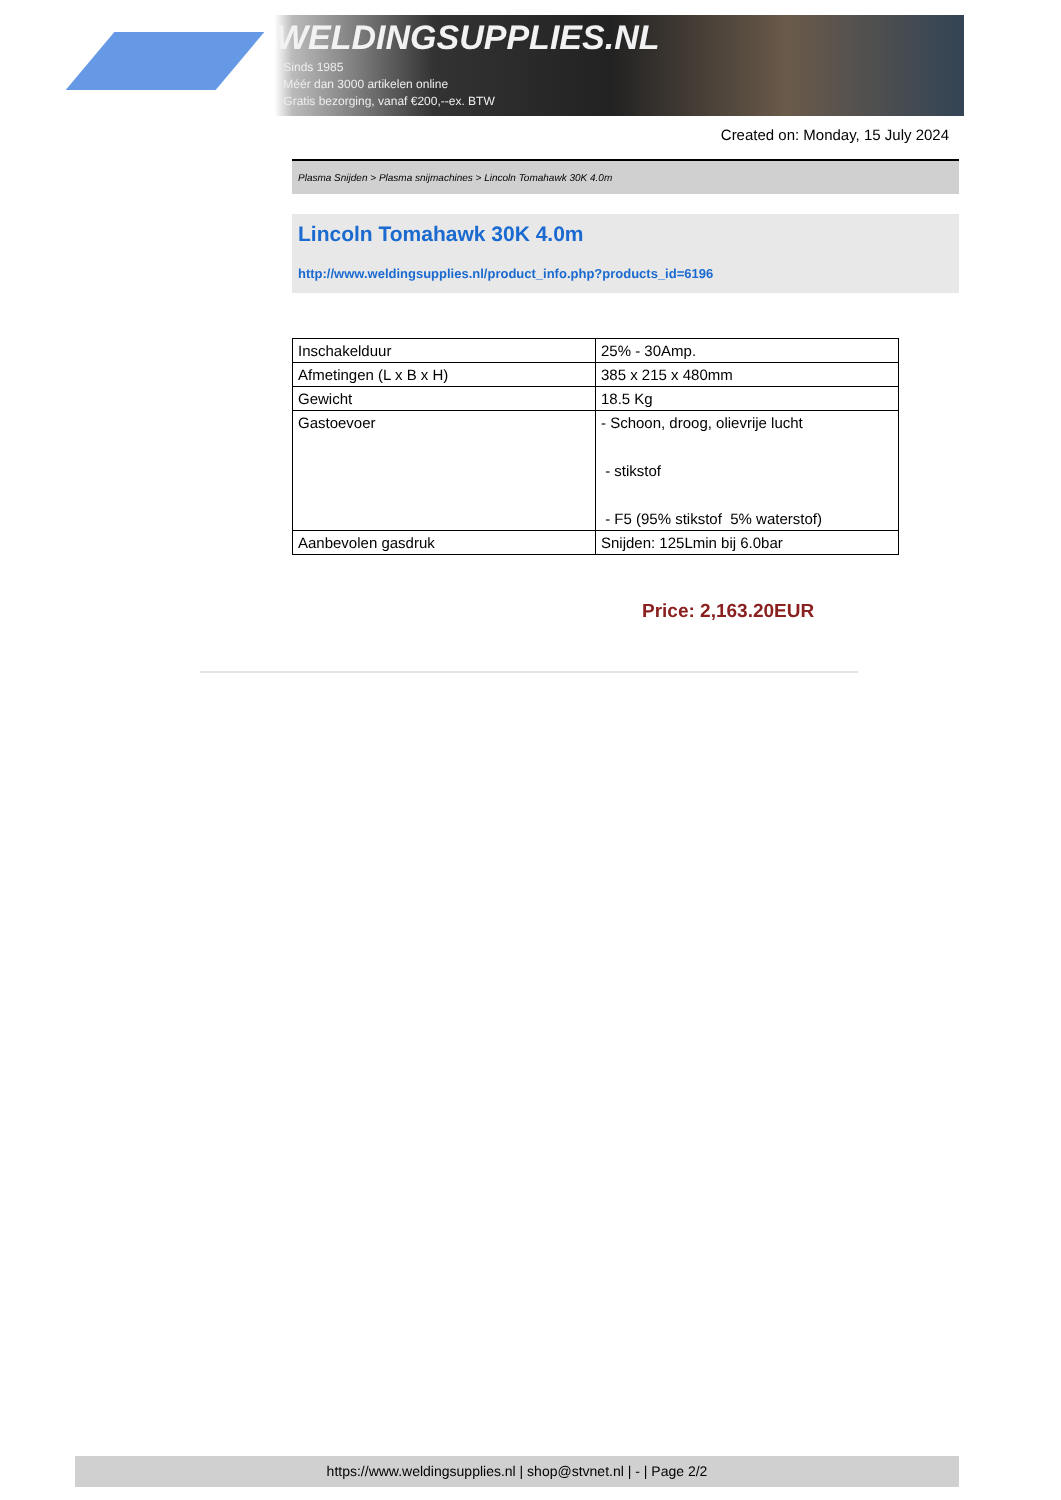WELDINGSUPPLIES.NL
- Sinds 1985
- Méér dan 3000 artikelen online
- Gratis bezorging, vanaf €200,--ex. BTW
Created on: Monday, 15 July 2024
Plasma Snijden > Plasma snijmachines > Lincoln Tomahawk 30K 4.0m
Lincoln Tomahawk 30K 4.0m
http://www.weldingsupplies.nl/product_info.php?products_id=6196
| Inschakelduur | 25% - 30Amp. |
| Afmetingen (L x B x H) | 385 x 215 x 480mm |
| Gewicht | 18.5 Kg |
| Gastoevoer | - Schoon, droog, olievrije lucht - stikstof - F5 (95% stikstof 5% waterstof) |
| Aanbevolen gasdruk | Snijden: 125Lmin bij 6.0bar |
Price: 2,163.20EUR
https://www.weldingsupplies.nl | shop@stvnet.nl | - | Page 2/2